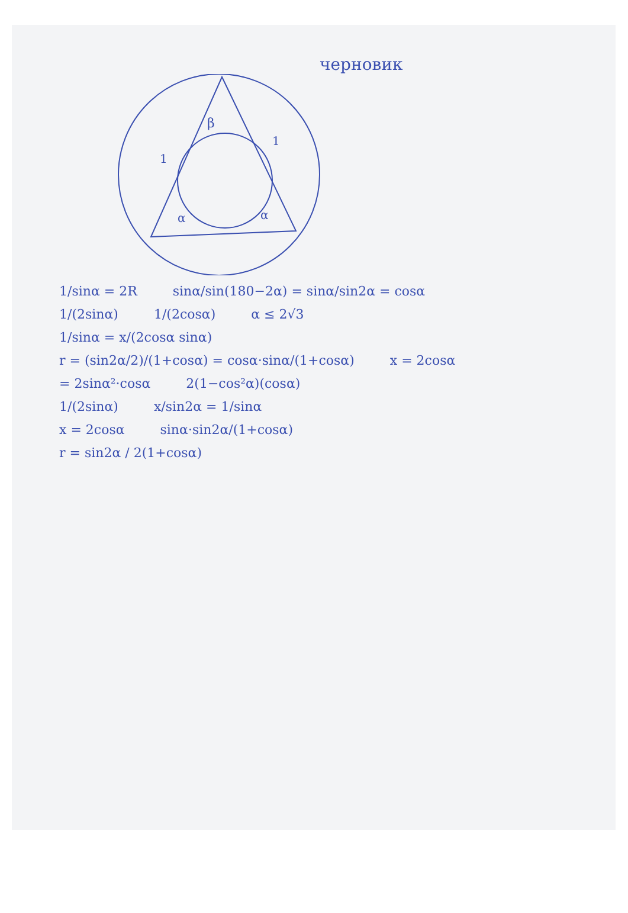черновик
β
1
1
α
α
1/sinα = 2R sinα/sin(180−2α) = sinα/sin2α = cosα
1/(2sinα) 1/(2cosα) α ≤ 2√3
1/sinα = x/(2cosα sinα)
r = (sin2α/2)/(1+cosα) = cosα·sinα/(1+cosα) x = 2cosα
= 2sinα²·cosα 2(1−cos²α)(cosα)
1/(2sinα) x/sin2α = 1/sinα
x = 2cosα sinα·sin2α/(1+cosα)
r = sin2α / 2(1+cosα)